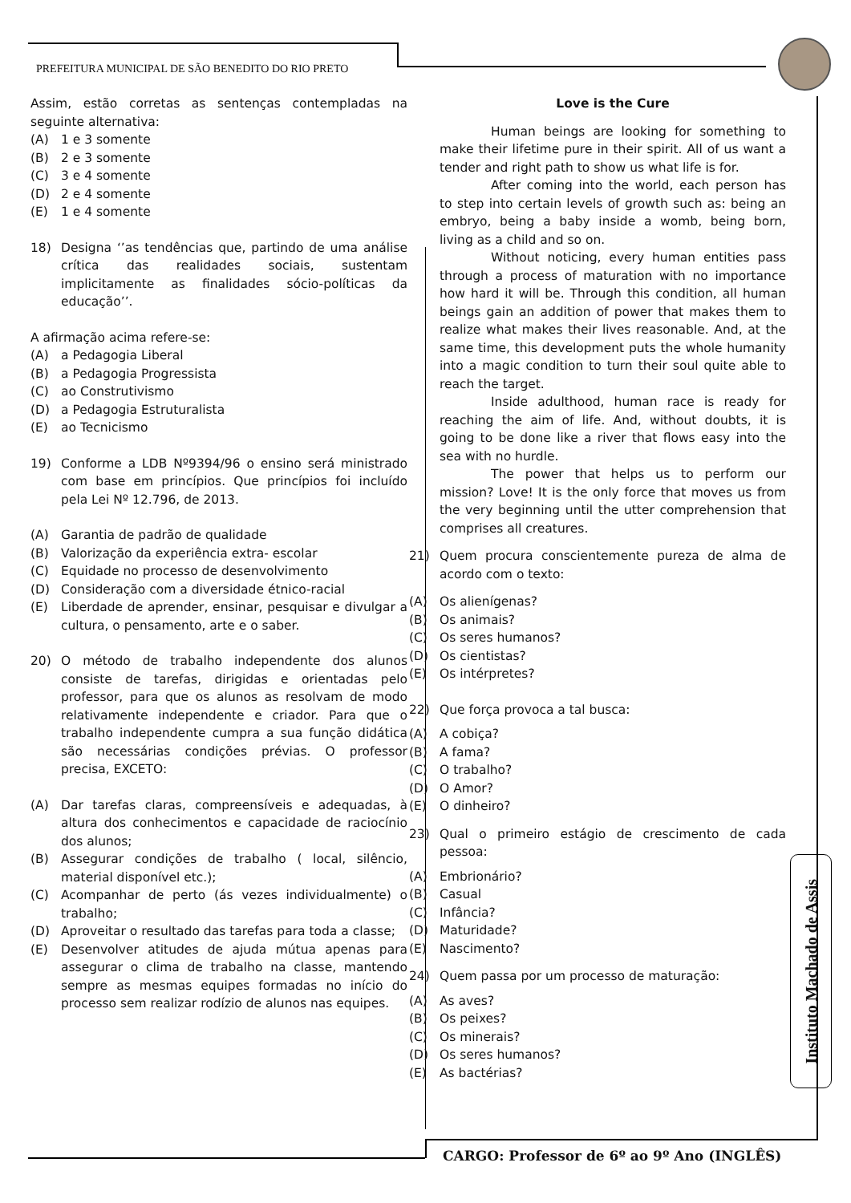PREFEITURA MUNICIPAL DE SÃO BENEDITO DO RIO PRETO
Assim, estão corretas as sentenças contempladas na seguinte alternativa:
(A) 1 e 3 somente
(B) 2 e 3 somente
(C) 3 e 4 somente
(D) 2 e 4 somente
(E) 1 e 4 somente
18) Designa ‘’as tendências que, partindo de uma análise crítica das realidades sociais, sustentam implicitamente as finalidades sócio-políticas da educação’’.
A afirmação acima refere-se:
(A) a Pedagogia Liberal
(B) a Pedagogia Progressista
(C) ao Construtivismo
(D) a Pedagogia Estruturalista
(E) ao Tecnicismo
19) Conforme a LDB Nº9394/96 o ensino será ministrado com base em princípios. Que princípios foi incluído pela Lei Nº 12.796, de 2013.
(A) Garantia de padrão de qualidade
(B) Valorização da experiência extra- escolar
(C) Equidade no processo de desenvolvimento
(D) Consideração com a diversidade étnico-racial
(E) Liberdade de aprender, ensinar, pesquisar e divulgar a cultura, o pensamento, arte e o saber.
20) O método de trabalho independente dos alunos consiste de tarefas, dirigidas e orientadas pelo professor, para que os alunos as resolvam de modo relativamente independente e criador. Para que o trabalho independente cumpra a sua função didática são necessárias condições prévias. O professor precisa, EXCETO:
(A) Dar tarefas claras, compreensíveis e adequadas, à altura dos conhecimentos e capacidade de raciocínio dos alunos;
(B) Assegurar condições de trabalho ( local, silêncio, material disponível etc.);
(C) Acompanhar de perto (ás vezes individualmente) o trabalho;
(D) Aproveitar o resultado das tarefas para toda a classe;
(E) Desenvolver atitudes de ajuda mútua apenas para assegurar o clima de trabalho na classe, mantendo sempre as mesmas equipes formadas no início do processo sem realizar rodízio de alunos nas equipes.
Love is the Cure
Human beings are looking for something to make their lifetime pure in their spirit. All of us want a tender and right path to show us what life is for.
After coming into the world, each person has to step into certain levels of growth such as: being an embryo, being a baby inside a womb, being born, living as a child and so on.
Without noticing, every human entities pass through a process of maturation with no importance how hard it will be. Through this condition, all human beings gain an addition of power that makes them to realize what makes their lives reasonable. And, at the same time, this development puts the whole humanity into a magic condition to turn their soul quite able to reach the target.
Inside adulthood, human race is ready for reaching the aim of life. And, without doubts, it is going to be done like a river that flows easy into the sea with no hurdle.
The power that helps us to perform our mission? Love! It is the only force that moves us from the very beginning until the utter comprehension that comprises all creatures.
21) Quem procura conscientemente pureza de alma de acordo com o texto:
(A) Os alienígenas?
(B) Os animais?
(C) Os seres humanos?
(D) Os cientistas?
(E) Os intérpretes?
22) Que força provoca a tal busca:
(A) A cobiça?
(B) A fama?
(C) O trabalho?
(D) O Amor?
(E) O dinheiro?
23) Qual o primeiro estágio de crescimento de cada pessoa:
(A) Embrionário?
(B) Casual
(C) Infância?
(D) Maturidade?
(E) Nascimento?
24) Quem passa por um processo de maturação:
(A) As aves?
(B) Os peixes?
(C) Os minerais?
(D) Os seres humanos?
(E) As bactérias?
Instituto Machado de Assis
CARGO: Professor de 6º ao 9º Ano (INGLÊS)